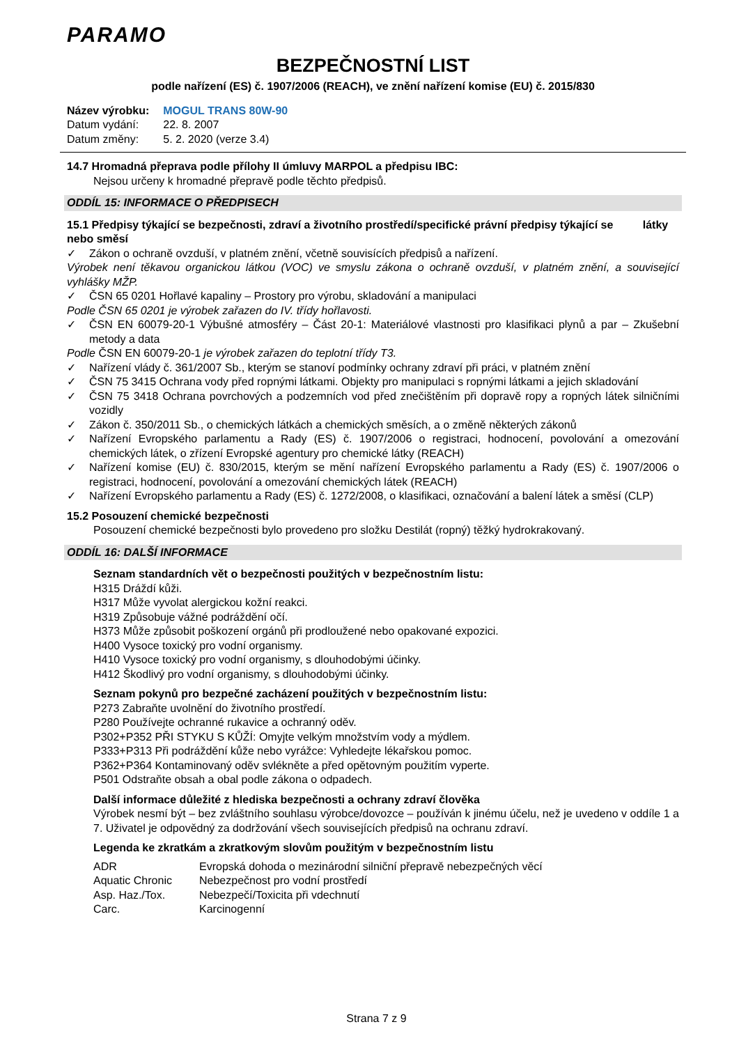PARAMO
BEZPEČNOSTNÍ LIST
podle nařízení (ES) č. 1907/2006 (REACH), ve znění nařízení komise (EU) č. 2015/830
| Název výrobku: | MOGUL TRANS 80W-90 |
| Datum vydání: | 22. 8. 2007 |
| Datum změny: | 5. 2. 2020 (verze 3.4) |
14.7 Hromadná přeprava podle přílohy II úmluvy MARPOL a předpisu IBC:
Nejsou určeny k hromadné přepravě podle těchto předpisů.
ODDÍL 15: INFORMACE O PŘEDPISECH
15.1 Předpisy týkající se bezpečnosti, zdraví a životního prostředí/specifické právní předpisy týkající se látky nebo směsí
✓ Zákon o ochraně ovzduší, v platném znění, včetně souvisících předpisů a nařízení.
Výrobek není těkavou organickou látkou (VOC) ve smyslu zákona o ochraně ovzduší, v platném znění, a související vyhlášky MŽP.
✓ ČSN 65 0201 Hořlavé kapaliny – Prostory pro výrobu, skladování a manipulaci
Podle ČSN 65 0201 je výrobek zařazen do IV. třídy hořlavosti.
✓ ČSN EN 60079-20-1 Výbušné atmosféry – Část 20-1: Materiálové vlastnosti pro klasifikaci plynů a par – Zkušební metody a data
Podle ČSN EN 60079-20-1 je výrobek zařazen do teplotní třídy T3.
✓ Nařízení vlády č. 361/2007 Sb., kterým se stanoví podmínky ochrany zdraví při práci, v platném znění
✓ ČSN 75 3415 Ochrana vody před ropnými látkami. Objekty pro manipulaci s ropnými látkami a jejich skladování
✓ ČSN 75 3418 Ochrana povrchových a podzemních vod před znečištěním při dopravě ropy a ropných látek silničními vozidly
✓ Zákon č. 350/2011 Sb., o chemických látkách a chemických směsích, a o změně některých zákonů
✓ Nařízení Evropského parlamentu a Rady (ES) č. 1907/2006 o registraci, hodnocení, povolování a omezování chemických látek, o zřízení Evropské agentury pro chemické látky (REACH)
✓ Nařízení komise (EU) č. 830/2015, kterým se mění nařízení Evropského parlamentu a Rady (ES) č. 1907/2006 o registraci, hodnocení, povolování a omezování chemických látek (REACH)
✓ Nařízení Evropského parlamentu a Rady (ES) č. 1272/2008, o klasifikaci, označování a balení látek a směsí (CLP)
15.2 Posouzení chemické bezpečnosti
Posouzení chemické bezpečnosti bylo provedeno pro složku Destilát (ropný) těžký hydrokrakovaný.
ODDÍL 16: DALŠÍ INFORMACE
Seznam standardních vět o bezpečnosti použitých v bezpečnostním listu:
H315 Dráždí kůži.
H317 Může vyvolat alergickou kožní reakci.
H319 Způsobuje vážné podráždění očí.
H373 Může způsobit poškození orgánů při prodloužené nebo opakované expozici.
H400 Vysoce toxický pro vodní organismy.
H410 Vysoce toxický pro vodní organismy, s dlouhodobými účinky.
H412 Škodlivý pro vodní organismy, s dlouhodobými účinky.
Seznam pokynů pro bezpečné zacházení použitých v bezpečnostním listu:
P273 Zabraňte uvolnění do životního prostředí.
P280 Používejte ochranné rukavice a ochranný oděv.
P302+P352 PŘI STYKU S KŮŽÍ: Omyjte velkým množstvím vody a mýdlem.
P333+P313 Při podráždění kůže nebo vyrážce: Vyhledejte lékařskou pomoc.
P362+P364 Kontaminovaný oděv svlékněte a před opětovným použitím vyperte.
P501 Odstraňte obsah a obal podle zákona o odpadech.
Další informace důležité z hlediska bezpečnosti a ochrany zdraví člověka
Výrobek nesmí být – bez zvláštního souhlasu výrobce/dovozce – používán k jinému účelu, než je uvedeno v oddíle 1 a 7. Uživatel je odpovědný za dodržování všech souvisejících předpisů na ochranu zdraví.
Legenda ke zkratkám a zkratkovým slovům použitým v bezpečnostním listu
| ADR | Evropská dohoda o mezinárodní silniční přepravě nebezpečných věcí |
| Aquatic Chronic | Nebezpečnost pro vodní prostředí |
| Asp. Haz./Tox. | Nebezpečí/Toxicita při vdechnutí |
| Carc. | Karcinogenní |
Strana 7 z 9